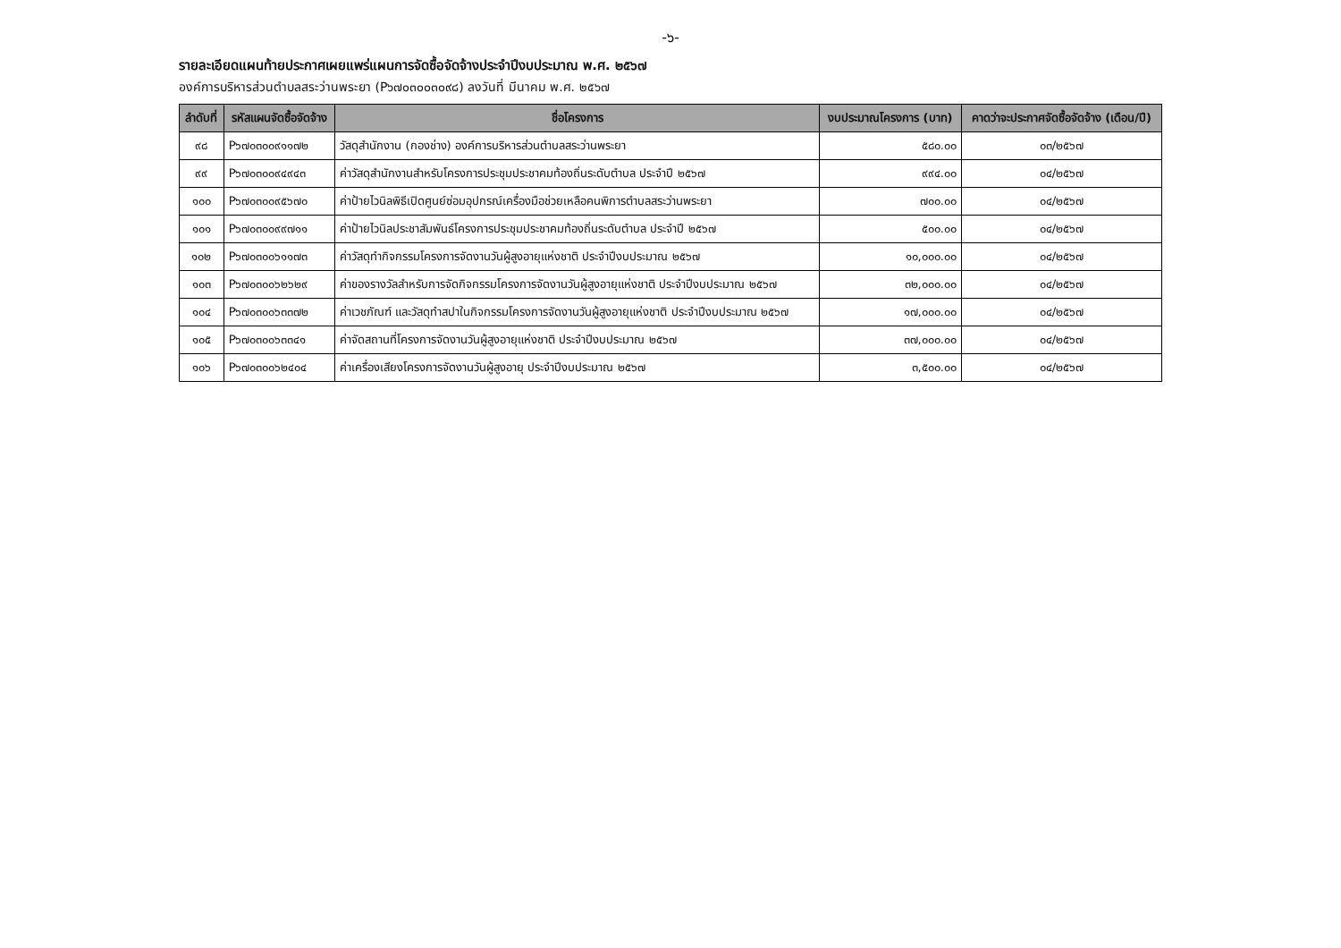-๖-
รายละเอียดแผนท้ายประกาศเผยแพร่แผนการจัดซื้อจัดจ้างประจำปีงบประมาณ พ.ศ. ๒๕๖๗
องค์การบริหารส่วนตำบลสระว่านพระยา (P๖๗๐๓๐๐๓๐๙๘) ลงวันที่ มีนาคม พ.ศ. ๒๕๖๗
| ลำดับที่ | รหัสแผนจัดซื้อจัดจ้าง | ชื่อโครงการ | งบประมาณโครงการ (บาท) | คาดว่าจะประกาศจัดซื้อจัดจ้าง (เดือน/ปี) |
| --- | --- | --- | --- | --- |
| ๙๘ | P๖๗๐๓๐๐๙๑๑๗๒ | วัสดุสำนักงาน (กองช่าง) องค์การบริหารส่วนตำบลสระว่านพระยา | ๕๘๐.๐๐ | ๐๓/๒๕๖๗ |
| ๙๙ | P๖๗๐๓๐๐๙๔๙๔๓ | ค่าวัสดุสำนักงานสำหรับโครงการประชุมประชาคมท้องถิ่นระดับตำบล ประจำปี ๒๕๖๗ | ๙๙๔.๐๐ | ๐๔/๒๕๖๗ |
| ๑๐๐ | P๖๗๐๓๐๐๙๕๖๗๐ | ค่าป้ายไวนิลพิธีเปิดศูนย์ซ่อมอุปกรณ์เครื่องมือช่วยเหลือคนพิการตำบลสระว่านพระยา | ๗๐๐.๐๐ | ๐๔/๒๕๖๗ |
| ๑๐๑ | P๖๗๐๓๐๐๙๙๗๑๑ | ค่าป้ายไวนิลประชาสัมพันธ์โครงการประชุมประชาคมท้องถิ่นระดับตำบล ประจำปี ๒๕๖๗ | ๕๐๐.๐๐ | ๐๔/๒๕๖๗ |
| ๑๐๒ | P๖๗๐๓๐๐๖๑๑๗๓ | ค่าวัสดุทำกิจกรรมโครงการจัดงานวันผู้สูงอายุแห่งชาติ ประจำปีงบประมาณ ๒๕๖๗ | ๑๐,๐๐๐.๐๐ | ๐๔/๒๕๖๗ |
| ๑๐๓ | P๖๗๐๓๐๐๖๒๖๒๙ | ค่าของรางวัลสำหรับการจัดกิจกรรมโครงการจัดงานวันผู้สูงอายุแห่งชาติ ประจำปีงบประมาณ ๒๕๖๗ | ๓๒,๐๐๐.๐๐ | ๐๔/๒๕๖๗ |
| ๑๐๔ | P๖๗๐๓๐๐๖๓๓๗๒ | ค่าเวชภัณฑ์ และวัสดุทำสปาในกิจกรรมโครงการจัดงานวันผู้สูงอายุแห่งชาติ ประจำปีงบประมาณ ๒๕๖๗ | ๑๗,๐๐๐.๐๐ | ๐๔/๒๕๖๗ |
| ๑๐๕ | P๖๗๐๓๐๐๖๓๓๔๑ | ค่าจัดสถานที่โครงการจัดงานวันผู้สูงอายุแห่งชาติ ประจำปีงบประมาณ ๒๕๖๗ | ๓๗,๐๐๐.๐๐ | ๐๔/๒๕๖๗ |
| ๑๐๖ | P๖๗๐๓๐๐๖๒๔๐๔ | ค่าเครื่องเสียงโครงการจัดงานวันผู้สูงอายุ ประจำปีงบประมาณ ๒๕๖๗ | ๓,๕๐๐.๐๐ | ๐๔/๒๕๖๗ |